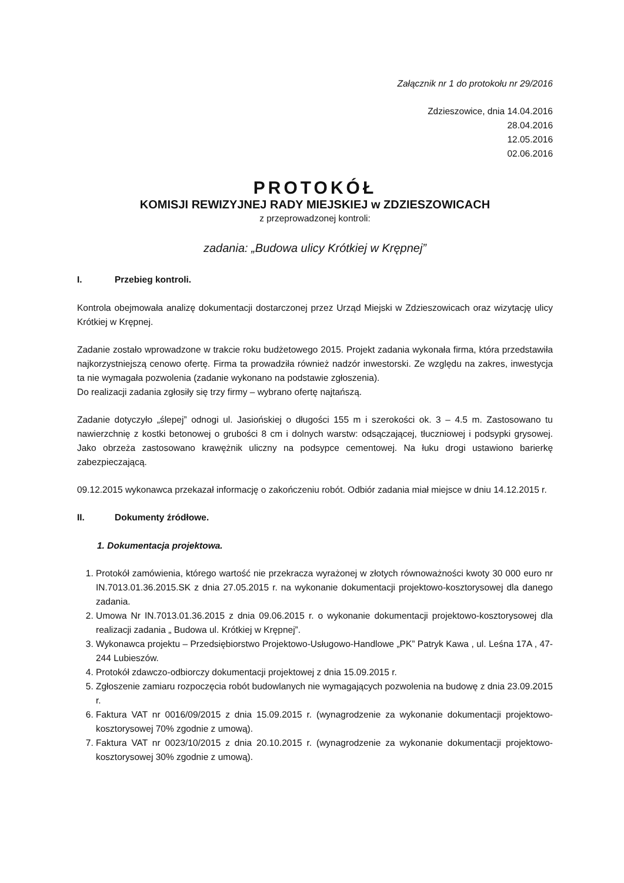Załącznik nr 1 do protokołu nr 29/2016
Zdzieszowice, dnia 14.04.2016
28.04.2016
12.05.2016
02.06.2016
PROTOKÓŁ
KOMISJI REWIZYJNEJ RADY MIEJSKIEJ w ZDZIESZOWICACH
z przeprowadzonej kontroli:
zadania: „Budowa ulicy Krótkiej w Krępnej”
I. Przebieg kontroli.
Kontrola obejmowała analizę dokumentacji dostarczonej przez Urząd Miejski w Zdzieszowicach oraz wizytację ulicy Krótkiej w Krępnej.
Zadanie zostało wprowadzone w trakcie roku budżetowego 2015. Projekt zadania wykonała firma, która przedstawiła najkorzystniejszą cenowo ofertę. Firma ta prowadziła również nadzór inwestorski. Ze względu na zakres, inwestycja ta nie wymagała pozwolenia (zadanie wykonano na podstawie zgłoszenia).
Do realizacji zadania zgłosiły się trzy firmy – wybrano ofertę najtańszą.
Zadanie dotyczyło „ślepej” odnogi ul. Jasiońskiej o długości 155 m i szerokości ok. 3 – 4.5 m. Zastosowano tu nawierzchnię z kostki betonowej o grubości 8 cm i dolnych warstw: odsączającej, tłuczniowej i podsypki grysowej. Jako obrzeża zastosowano krawężnik uliczny na podsypce cementowej. Na łuku drogi ustawiono barierkę zabezpieczającą.
09.12.2015 wykonawca przekazał informację o zakończeniu robót. Odbiór zadania miał miejsce w dniu 14.12.2015 r.
II. Dokumenty źródłowe.
1. Dokumentacja projektowa.
1. Protokół zamówienia, którego wartość nie przekracza wyrażonej w złotych równoważności kwoty 30 000 euro nr IN.7013.01.36.2015.SK z dnia 27.05.2015 r. na wykonanie dokumentacji projektowo-kosztorysowej dla danego zadania.
2. Umowa Nr IN.7013.01.36.2015 z dnia 09.06.2015 r. o wykonanie dokumentacji projektowo-kosztorysowej dla realizacji zadania „ Budowa ul. Krótkiej w Krępnej”.
3. Wykonawca projektu – Przedsiębiorstwo Projektowo-Usługowo-Handlowe „PK” Patryk Kawa , ul. Leśna 17A , 47-244 Lubieszów.
4. Protokół zdawczo-odbiorczy dokumentacji projektowej z dnia 15.09.2015 r.
5. Zgłoszenie zamiaru rozpoczęcia robót budowlanych nie wymagających pozwolenia na budowę z dnia 23.09.2015 r.
6. Faktura VAT nr 0016/09/2015 z dnia 15.09.2015 r. (wynagrodzenie za wykonanie dokumentacji projektowo-kosztorysowej 70% zgodnie z umową).
7. Faktura VAT nr 0023/10/2015 z dnia 20.10.2015 r. (wynagrodzenie za wykonanie dokumentacji projektowo-kosztorysowej 30% zgodnie z umową).